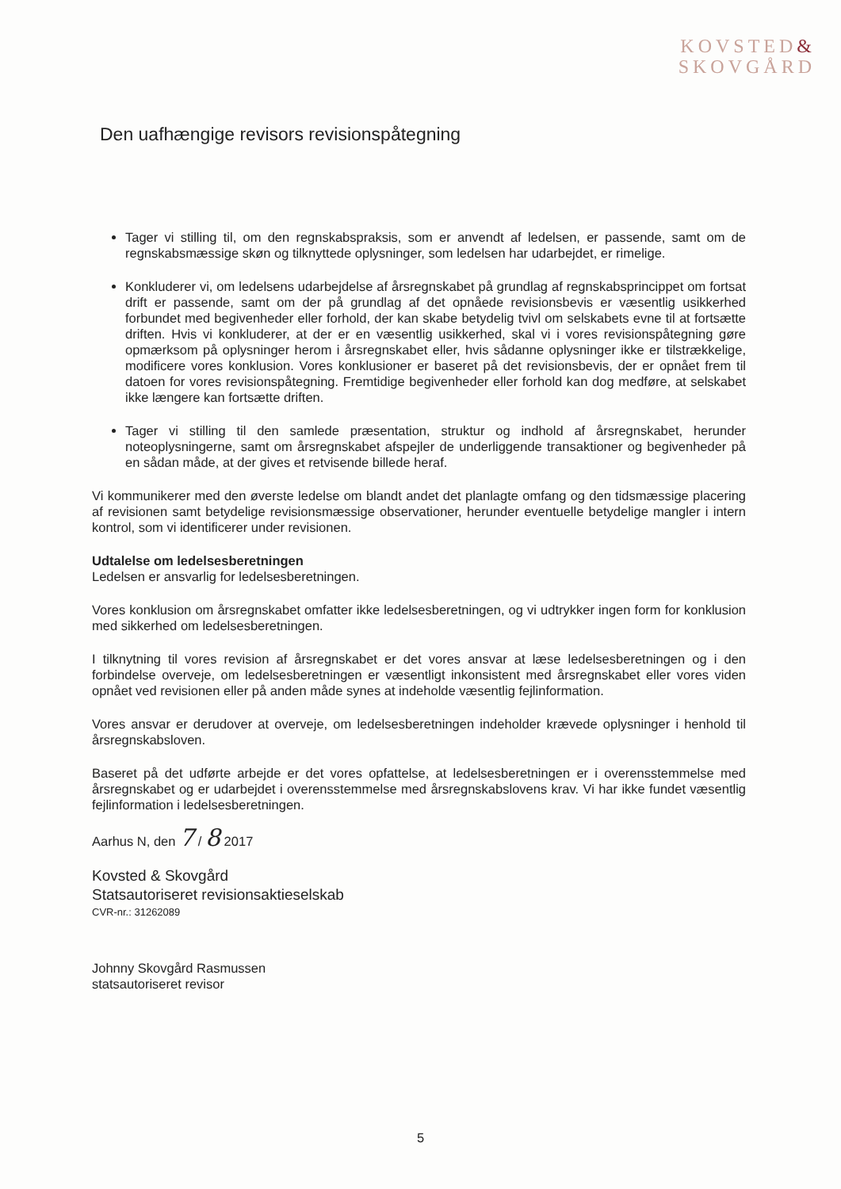KOVSTED&
SKOVGÅRD
Den uafhængige revisors revisionspåtegning
Tager vi stilling til, om den regnskabspraksis, som er anvendt af ledelsen, er passende, samt om de regnskabsmæssige skøn og tilknyttede oplysninger, som ledelsen har udarbejdet, er rimelige.
Konkluderer vi, om ledelsens udarbejdelse af årsregnskabet på grundlag af regnskabsprincippet om fortsat drift er passende, samt om der på grundlag af det opnåede revisionsbevis er væsentlig usikkerhed forbundet med begivenheder eller forhold, der kan skabe betydelig tvivl om selskabets evne til at fortsætte driften. Hvis vi konkluderer, at der er en væsentlig usikkerhed, skal vi i vores revisionspåtegning gøre opmærksom på oplysninger herom i årsregnskabet eller, hvis sådanne oplysninger ikke er tilstrækkelige, modificere vores konklusion. Vores konklusioner er baseret på det revisionsbevis, der er opnået frem til datoen for vores revisionspåtegning. Fremtidige begivenheder eller forhold kan dog medføre, at selskabet ikke længere kan fortsætte driften.
Tager vi stilling til den samlede præsentation, struktur og indhold af årsregnskabet, herunder noteoplysningerne, samt om årsregnskabet afspejler de underliggende transaktioner og begivenheder på en sådan måde, at der gives et retvisende billede heraf.
Vi kommunikerer med den øverste ledelse om blandt andet det planlagte omfang og den tidsmæssige placering af revisionen samt betydelige revisionsmæssige observationer, herunder eventuelle betydelige mangler i intern kontrol, som vi identificerer under revisionen.
Udtalelse om ledelsesberetningen
Ledelsen er ansvarlig for ledelsesberetningen.
Vores konklusion om årsregnskabet omfatter ikke ledelsesberetningen, og vi udtrykker ingen form for konklusion med sikkerhed om ledelsesberetningen.
I tilknytning til vores revision af årsregnskabet er det vores ansvar at læse ledelsesberetningen og i den forbindelse overveje, om ledelsesberetningen er væsentligt inkonsistent med årsregnskabet eller vores viden opnået ved revisionen eller på anden måde synes at indeholde væsentlig fejlinformation.
Vores ansvar er derudover at overveje, om ledelsesberetningen indeholder krævede oplysninger i henhold til årsregnskabsloven.
Baseret på det udførte arbejde er det vores opfattelse, at ledelsesberetningen er i overensstemmelse med årsregnskabet og er udarbejdet i overensstemmelse med årsregnskabslovens krav. Vi har ikke fundet væsentlig fejlinformation i ledelsesberetningen.
Aarhus N, den 7 / 8 2017
Kovsted & Skovgård
Statsautoriseret revisionsaktieselskab
CVR-nr.: 31262089
Johnny Skovgård Rasmussen
statsautoriseret revisor
5